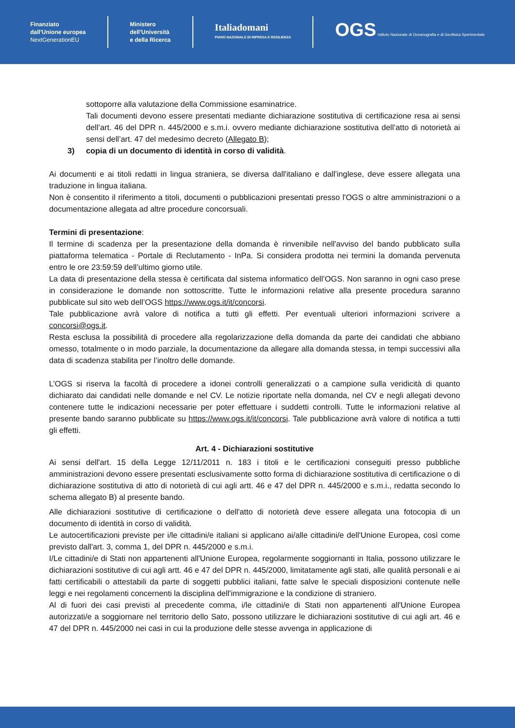Finanziato
dall'Unione europea
NextGenerationEU
Ministero
dell'Università
e della Ricerca
Italiadomani
PIANO NAZIONALE DI RIPRESA E RESILIENZA
OGS Istituto Nazionale di Oceanografia e di Geofisica Sperimentale
sottoporre alla valutazione della Commissione esaminatrice.
Tali documenti devono essere presentati mediante dichiarazione sostitutiva di certificazione resa ai sensi dell’art. 46 del DPR n. 445/2000 e s.m.i. ovvero mediante dichiarazione sostitutiva dell’atto di notorietà ai sensi dell’art. 47 del medesimo decreto (Allegato B);
3) copia di un documento di identità in corso di validità.
Ai documenti e ai titoli redatti in lingua straniera, se diversa dall'italiano e dall'inglese, deve essere allegata una traduzione in lingua italiana.
Non è consentito il riferimento a titoli, documenti o pubblicazioni presentati presso l'OGS o altre amministrazioni o a documentazione allegata ad altre procedure concorsuali.
Termini di presentazione:
Il termine di scadenza per la presentazione della domanda è rinvenibile nell'avviso del bando pubblicato sulla piattaforma telematica - Portale di Reclutamento - InPa. Si considera prodotta nei termini la domanda pervenuta entro le ore 23:59:59 dell’ultimo giorno utile.
La data di presentazione della stessa è certificata dal sistema informatico dell’OGS. Non saranno in ogni caso prese in considerazione le domande non sottoscritte. Tutte le informazioni relative alla presente procedura saranno pubblicate sul sito web dell’OGS https://www.ogs.it/it/concorsi.
Tale pubblicazione avrà valore di notifica a tutti gli effetti. Per eventuali ulteriori informazioni scrivere a concorsi@ogs.it.
Resta esclusa la possibilità di procedere alla regolarizzazione della domanda da parte dei candidati che abbiano omesso, totalmente o in modo parziale, la documentazione da allegare alla domanda stessa, in tempi successivi alla data di scadenza stabilita per l’inoltro delle domande.
L’OGS si riserva la facoltà di procedere a idonei controlli generalizzati o a campione sulla veridicità di quanto dichiarato dai candidati nelle domande e nel CV. Le notizie riportate nella domanda, nel CV e negli allegati devono contenere tutte le indicazioni necessarie per poter effettuare i suddetti controlli. Tutte le informazioni relative al presente bando saranno pubblicate su https://www.ogs.it/it/concorsi. Tale pubblicazione avrà valore di notifica a tutti gli effetti.
Art. 4 - Dichiarazioni sostitutive
Ai sensi dell'art. 15 della Legge 12/11/2011 n. 183 i titoli e le certificazioni conseguiti presso pubbliche amministrazioni devono essere presentati esclusivamente sotto forma di dichiarazione sostitutiva di certificazione o di dichiarazione sostitutiva di atto di notorietà di cui agli artt. 46 e 47 del DPR n. 445/2000 e s.m.i., redatta secondo lo schema allegato B) al presente bando.
Alle dichiarazioni sostitutive di certificazione o dell'atto di notorietà deve essere allegata una fotocopia di un documento di identità in corso di validità.
Le autocertificazioni previste per i/le cittadini/e italiani si applicano ai/alle cittadini/e dell'Unione Europea, così come previsto dall'art. 3, comma 1, del DPR n. 445/2000 e s.m.i.
I/Le cittadini/e di Stati non appartenenti all'Unione Europea, regolarmente soggiornanti in Italia, possono utilizzare le dichiarazioni sostitutive di cui agli artt. 46 e 47 del DPR n. 445/2000, limitatamente agli stati, alle qualità personali e ai fatti certificabili o attestabili da parte di soggetti pubblici italiani, fatte salve le speciali disposizioni contenute nelle leggi e nei regolamenti concernenti la disciplina dell'immigrazione e la condizione di straniero.
Al di fuori dei casi previsti al precedente comma, i/le cittadini/e di Stati non appartenenti all'Unione Europea autorizzati/e a soggiornare nel territorio dello Sato, possono utilizzare le dichiarazioni sostitutive di cui agli art. 46 e 47 del DPR n. 445/2000 nei casi in cui la produzione delle stesse avvenga in applicazione di